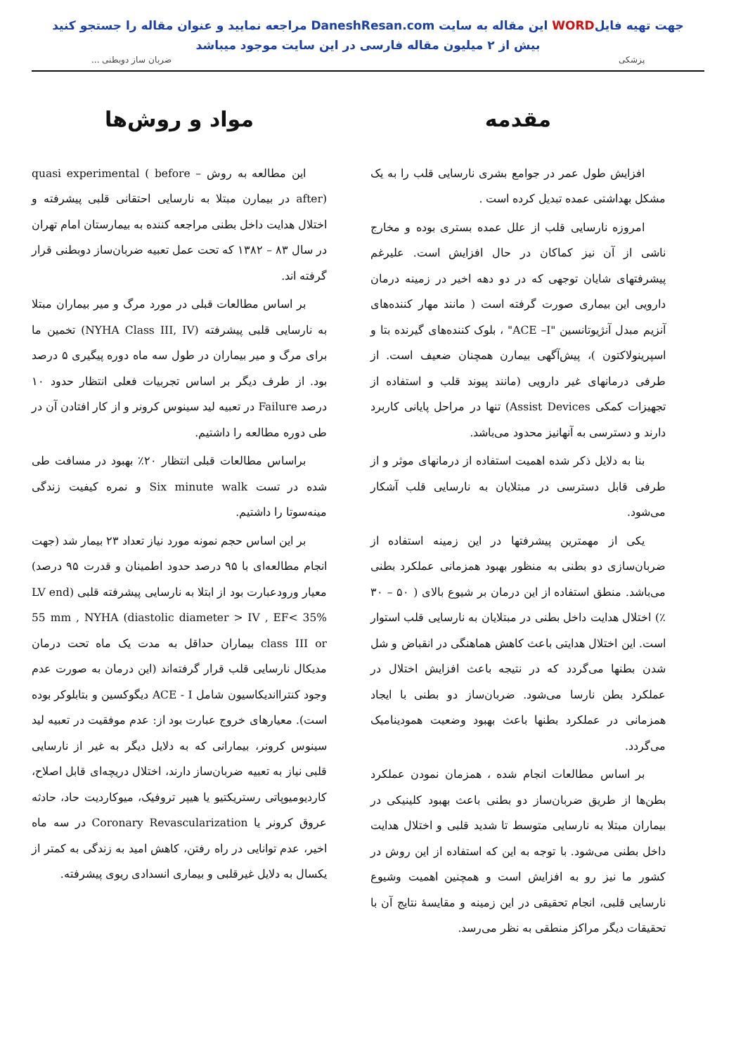جهت تهیه فایلWORD این مقاله به سایت DaneshResan.com مراجعه نمایید و عنوان مقاله را جستجو کنید
بیش از ۲ میلیون مقاله فارسی در این سایت موجود میباشد
پزشکی ضربان ساز دوبطنی ...
مقدمه
افزایش طول عمر در جوامع بشری نارسایی قلب را به یک مشکل بهداشتی عمده تبدیل کرده است .
امروزه نارسایی قلب از علل عمده بستری بوده و مخارج ناشی از آن نیز کماکان در حال افزایش است. علیرغم پیشرفتهای شایان توجهی که در دو دهه اخیر در زمینه درمان دارویی این بیماری صورت گرفته است ( مانند مهار کننده‌های آنزیم مبدل آنژیوتانسین "ACE –I" ، بلوک کننده‌های گیرنده بتا و اسپرینولاکتون )، پیش‌آگهی بیمارن همچنان ضعیف است. از طرفی درمانهای غیر دارویی (مانند پیوند قلب و استفاده از تجهیزات کمکی Assist Devices) تنها در مراحل پایانی کاربرد دارند و دسترسی به آنهانیز محدود می‌باشد.
بنا به دلایل ذکر شده اهمیت استفاده از درمانهای موثر و از طرفی قابل دسترسی در مبتلایان به نارسایی قلب آشکار می‌شود.
یکی از مهمترین پیشرفتها در این زمینه استفاده از ضربان‌سازی دو بطنی به منظور بهبود همزمانی عملکرد بطنی می‌باشد. منطق استفاده از این درمان بر شیوع بالای ( ۵۰ – ۳۰ ٪) اختلال هدایت داخل بطنی در مبتلایان به نارسایی قلب استوار است. این اختلال هدایتی باعث کاهش هماهنگی در انقباض و شل شدن بطنها می‌گردد که در نتیجه باعث افزایش اختلال در عملکرد بطن نارسا می‌شود. ضربان‌ساز دو بطنی با ایجاد همزمانی در عملکرد بطنها باعث بهبود وضعیت همودینامیک می‌گردد.
بر اساس مطالعات انجام شده ، همزمان نمودن عملکرد بطن‌ها از طریق ضربان‌ساز دو بطنی باعث بهبود کلینیکی در بیماران مبتلا به نارسایی متوسط تا شدید قلبی و اختلال هدایت داخل بطنی می‌شود. با توجه به این که استفاده از این روش در کشور ما نیز رو به افزایش است و همچنین اهمیت وشیوع نارسایی قلبی، انجام تحقیقی در این زمینه و مقایسهٔ نتایج آن با تحقیقات دیگر مراکز منطقی به نظر می‌رسد.
مواد و روش‌ها
این مطالعه به روش quasi experimental ( before – after) در بیمارن مبتلا به نارسایی احتقانی قلبی پیشرفته و اختلال هدایت داخل بطنی مراجعه کننده به بیمارستان امام تهران در سال ۸۳ – ۱۳۸۲ که تحت عمل تعبیه ضربان‌ساز دوبطنی قرار گرفته اند.
بر اساس مطالعات قبلی در مورد مرگ و میر بیماران مبتلا به نارسایی قلبی پیشرفته (NYHA Class III, IV) تخمین ما برای مرگ و میر بیماران در طول سه ماه دوره پیگیری ۵ درصد بود. از طرف دیگر بر اساس تجربیات فعلی انتظار حدود ۱۰ درصد Failure در تعبیه لید سینوس کرونر و از کار افتادن آن در طی دوره مطالعه را داشتیم.
براساس مطالعات قبلی انتظار ۲۰٪ بهبود در مسافت طی شده در تست Six minute walk و نمره کیفیت زندگی مینه‌سوتا را داشتیم.
بر این اساس حجم نمونه مورد نیاز تعداد ۲۳ بیمار شد (جهت انجام مطالعه‌ای با ۹۵ درصد حدود اطمینان و قدرت ۹۵ درصد) معیار ورودعبارت بود از ابتلا به نارسایی پیشرفته قلبی (LV end diastolic diameter > IV , EF< 35%) 55 mm , NYHA class III or بیماران حداقل به مدت یک ماه تحت درمان مدیکال نارسایی قلب قرار گرفته‌اند (این درمان به صورت عدم وجود کنترااندیکاسیون شامل ACE - I دیگوکسین و بتابلوکر بوده است). معیارهای خروج عبارت بود از: عدم موفقیت در تعبیه لید سینوس کرونر، بیمارانی که به دلایل دیگر به غیر از نارسایی قلبی نیاز به تعبیه ضربان‌ساز دارند، اختلال دریچه‌ای قابل اصلاح، کاردیومیوپاتی رستریکتیو یا هیپر تروفیک، میوکاردیت حاد، حادثه عروق کرونر یا Coronary Revascularization در سه ماه اخیر، عدم توانایی در راه رفتن، کاهش امید به زندگی به کمتر از یکسال به دلایل غیرقلبی و بیماری انسدادی ریوی پیشرفته.